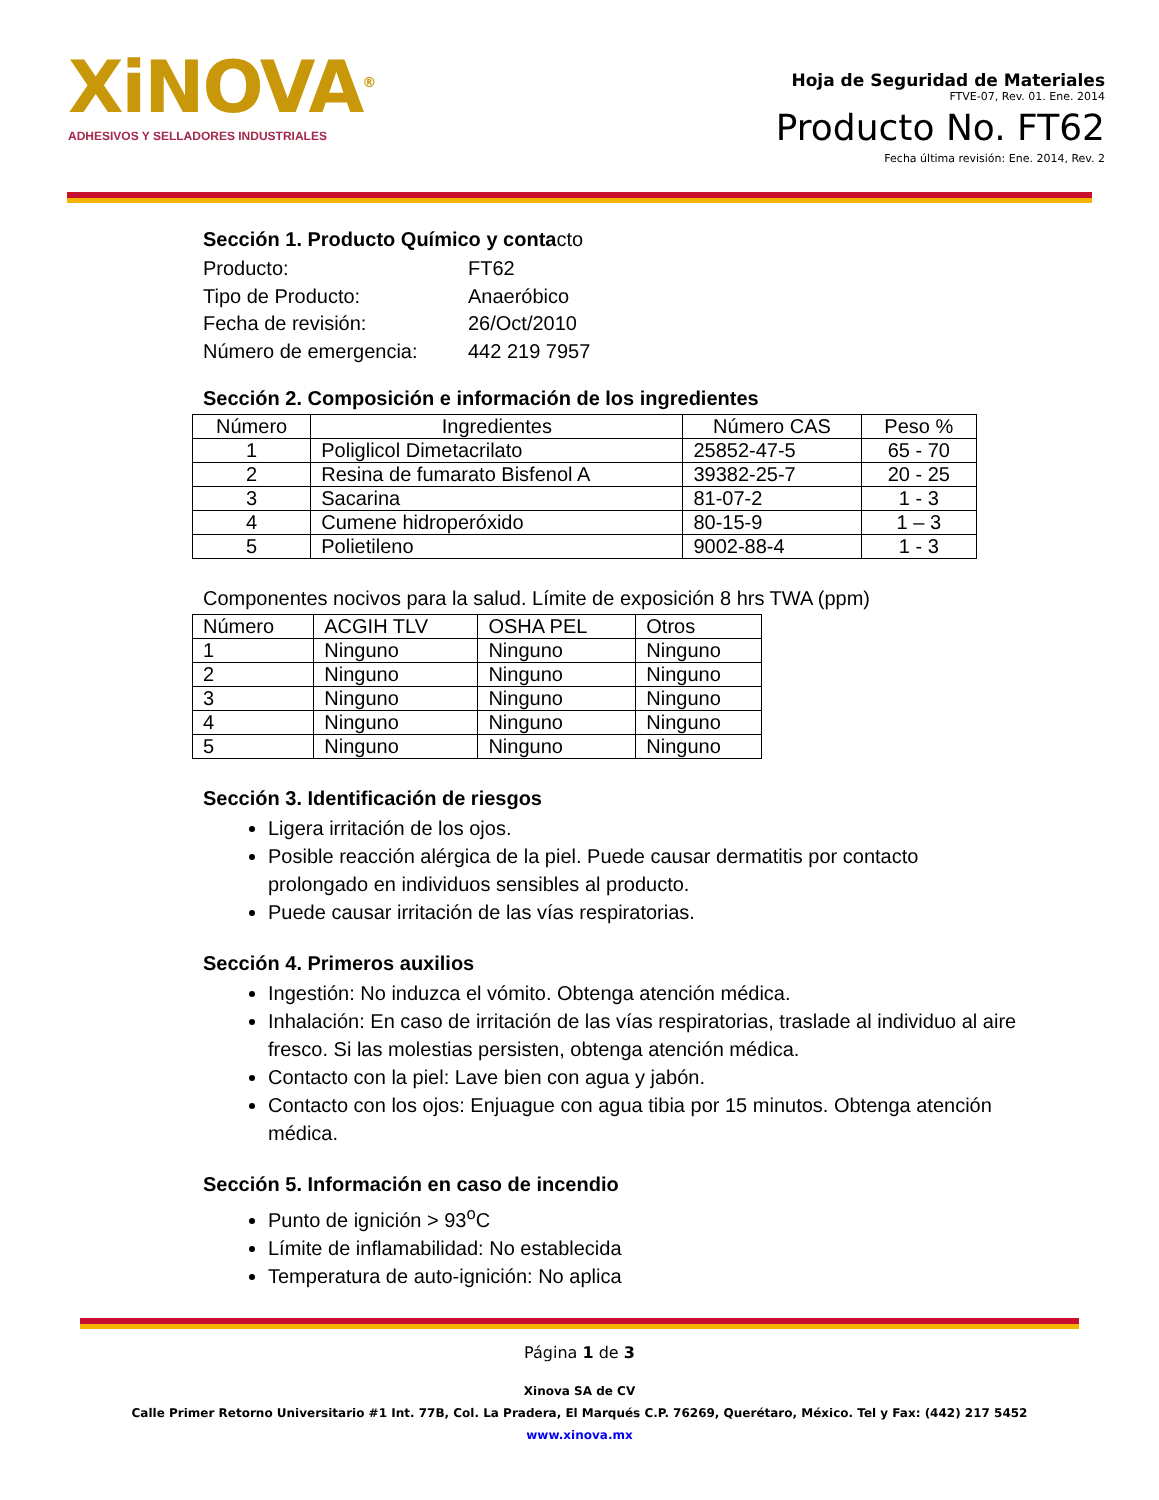XiNOVA<sup>®</sup>
ADHESIVOS Y SELLADORES INDUSTRIALES
Hoja de Seguridad de Materiales
FTVE-07, Rev. 01. Ene. 2014
Producto No. FT62
Fecha última revisión: Ene. 2014, Rev. 2
Sección 1. Producto Químico y contacto
Producto: FT62 Tipo de Producto: Anaeróbico Fecha de revisión: 26/Oct/2010 Número de emergencia: 442 219 7957
Sección 2. Composición e información de los ingredientes
| Número | Ingredientes | Número CAS | Peso % |
| --- | --- | --- | --- |
| 1 | Poliglicol Dimetacrilato | 25852-47-5 | 65 - 70 |
| 2 | Resina de fumarato Bisfenol A | 39382-25-7 | 20 - 25 |
| 3 | Sacarina | 81-07-2 | 1 - 3 |
| 4 | Cumene hidroperóxido | 80-15-9 | 1 – 3 |
| 5 | Polietileno | 9002-88-4 | 1 - 3 |
Componentes nocivos para la salud. Límite de exposición 8 hrs TWA (ppm)
| Número | ACGIH TLV | OSHA PEL | Otros |
| 1 | Ninguno | Ninguno | Ninguno |
| 2 | Ninguno | Ninguno | Ninguno |
| 3 | Ninguno | Ninguno | Ninguno |
| 4 | Ninguno | Ninguno | Ninguno |
| 5 | Ninguno | Ninguno | Ninguno |
Sección 3. Identificación de riesgos
Ligera irritación de los ojos.
Posible reacción alérgica de la piel. Puede causar dermatitis por contacto prolongado en individuos sensibles al producto.
Puede causar irritación de las vías respiratorias.
Sección 4. Primeros auxilios
Ingestión: No induzca el vómito. Obtenga atención médica.
Inhalación: En caso de irritación de las vías respiratorias, traslade al individuo al aire fresco. Si las molestias persisten, obtenga atención médica.
Contacto con la piel: Lave bien con agua y jabón.
Contacto con los ojos: Enjuague con agua tibia por 15 minutos. Obtenga atención médica.
Sección 5. Información en caso de incendio
Punto de ignición > 93<sup>o</sup>C
Límite de inflamabilidad: No establecida
Temperatura de auto-ignición: No aplica
Página 1 de 3
Xinova SA de CV
Calle Primer Retorno Universitario #1 Int. 77B, Col. La Pradera, El Marqués C.P. 76269, Querétaro, México. Tel y Fax: (442) 217 5452 www.xinova.mx